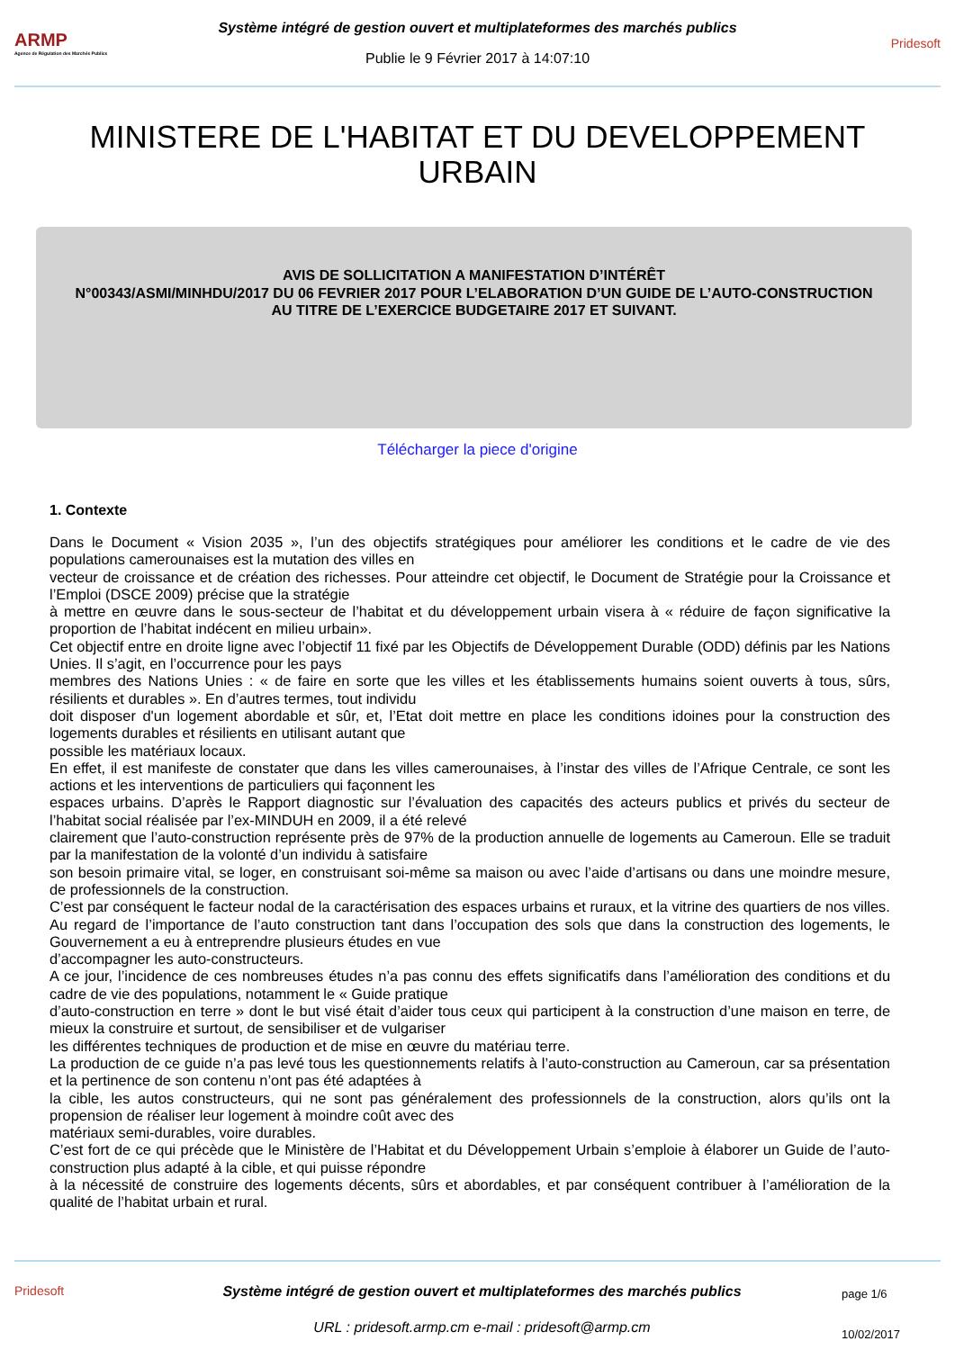ARMP
Agence de Régulation des Marchés Publics
Système intégré de gestion ouvert et multiplateformes des marchés publics
Publie le 9 Février 2017 à 14:07:10
Pridesoft
MINISTERE DE L'HABITAT ET DU DEVELOPPEMENT URBAIN
AVIS DE SOLLICITATION A MANIFESTATION D’INTÉRÊT
N°00343/ASMI/MINHDU/2017 DU 06 FEVRIER 2017 POUR L’ELABORATION D’UN GUIDE DE L’AUTO-CONSTRUCTION
AU TITRE DE L’EXERCICE BUDGETAIRE 2017 ET SUIVANT.
Télécharger la piece d'origine
1. Contexte
Dans le Document « Vision 2035 », l’un des objectifs stratégiques pour améliorer les conditions et le cadre de vie des populations camerounaises est la mutation des villes en
vecteur de croissance et de création des richesses. Pour atteindre cet objectif, le Document de Stratégie pour la Croissance et l’Emploi (DSCE 2009) précise que la stratégie
à mettre en œuvre dans le sous-secteur de l’habitat et du développement urbain visera à « réduire de façon significative la proportion de l’habitat indécent en milieu urbain».
Cet objectif entre en droite ligne avec l’objectif 11 fixé par les Objectifs de Développement Durable (ODD) définis par les Nations Unies. Il s’agit, en l’occurrence pour les pays
membres des Nations Unies : « de faire en sorte que les villes et les établissements humains soient ouverts à tous, sûrs, résilients et durables ». En d’autres termes, tout individu
doit disposer d'un logement abordable et sûr, et, l’Etat doit mettre en place les conditions idoines pour la construction des logements durables et résilients en utilisant autant que
possible les matériaux locaux.
En effet, il est manifeste de constater que dans les villes camerounaises, à l’instar des villes de l’Afrique Centrale, ce sont les actions et les interventions de particuliers qui façonnent les
espaces urbains. D’après le Rapport diagnostic sur l’évaluation des capacités des acteurs publics et privés du secteur de l’habitat social réalisée par l’ex-MINDUH en 2009, il a été relevé
clairement que l’auto-construction représente près de 97% de la production annuelle de logements au Cameroun. Elle se traduit par la manifestation de la volonté d’un individu à satisfaire
son besoin primaire vital, se loger, en construisant soi-même sa maison ou avec l’aide d’artisans ou dans une moindre mesure, de professionnels de la construction.
C’est par conséquent le facteur nodal de la caractérisation des espaces urbains et ruraux, et la vitrine des quartiers de nos villes.
Au regard de l’importance de l’auto construction tant dans l’occupation des sols que dans la construction des logements, le Gouvernement a eu à entreprendre plusieurs études en vue
d’accompagner les auto-constructeurs.
A ce jour, l’incidence de ces nombreuses études n’a pas connu des effets significatifs dans l’amélioration des conditions et du cadre de vie des populations, notamment le « Guide pratique
d’auto-construction en terre » dont le but visé était d’aider tous ceux qui participent à la construction d’une maison en terre, de mieux la construire et surtout, de sensibiliser et de vulgariser
les différentes techniques de production et de mise en œuvre du matériau terre.
La production de ce guide n’a pas levé tous les questionnements relatifs à l’auto-construction au Cameroun, car sa présentation et la pertinence de son contenu n’ont pas été adaptées à
la cible, les autos constructeurs, qui ne sont pas généralement des professionnels de la construction, alors qu’ils ont la propension de réaliser leur logement à moindre coût avec des
matériaux semi-durables, voire durables.
C’est fort de ce qui précède que le Ministère de l’Habitat et du Développement Urbain s’emploie à élaborer un Guide de l’auto-construction plus adapté à la cible, et qui puisse répondre
à la nécessité de construire des logements décents, sûrs et abordables, et par conséquent contribuer à l’amélioration de la qualité de l’habitat urbain et rural.
Pridesoft Système intégré de gestion ouvert et multiplateformes des marchés publics
URL : pridesoft.armp.cm e-mail : pridesoft@armp.cm
page 1/6
10/02/2017